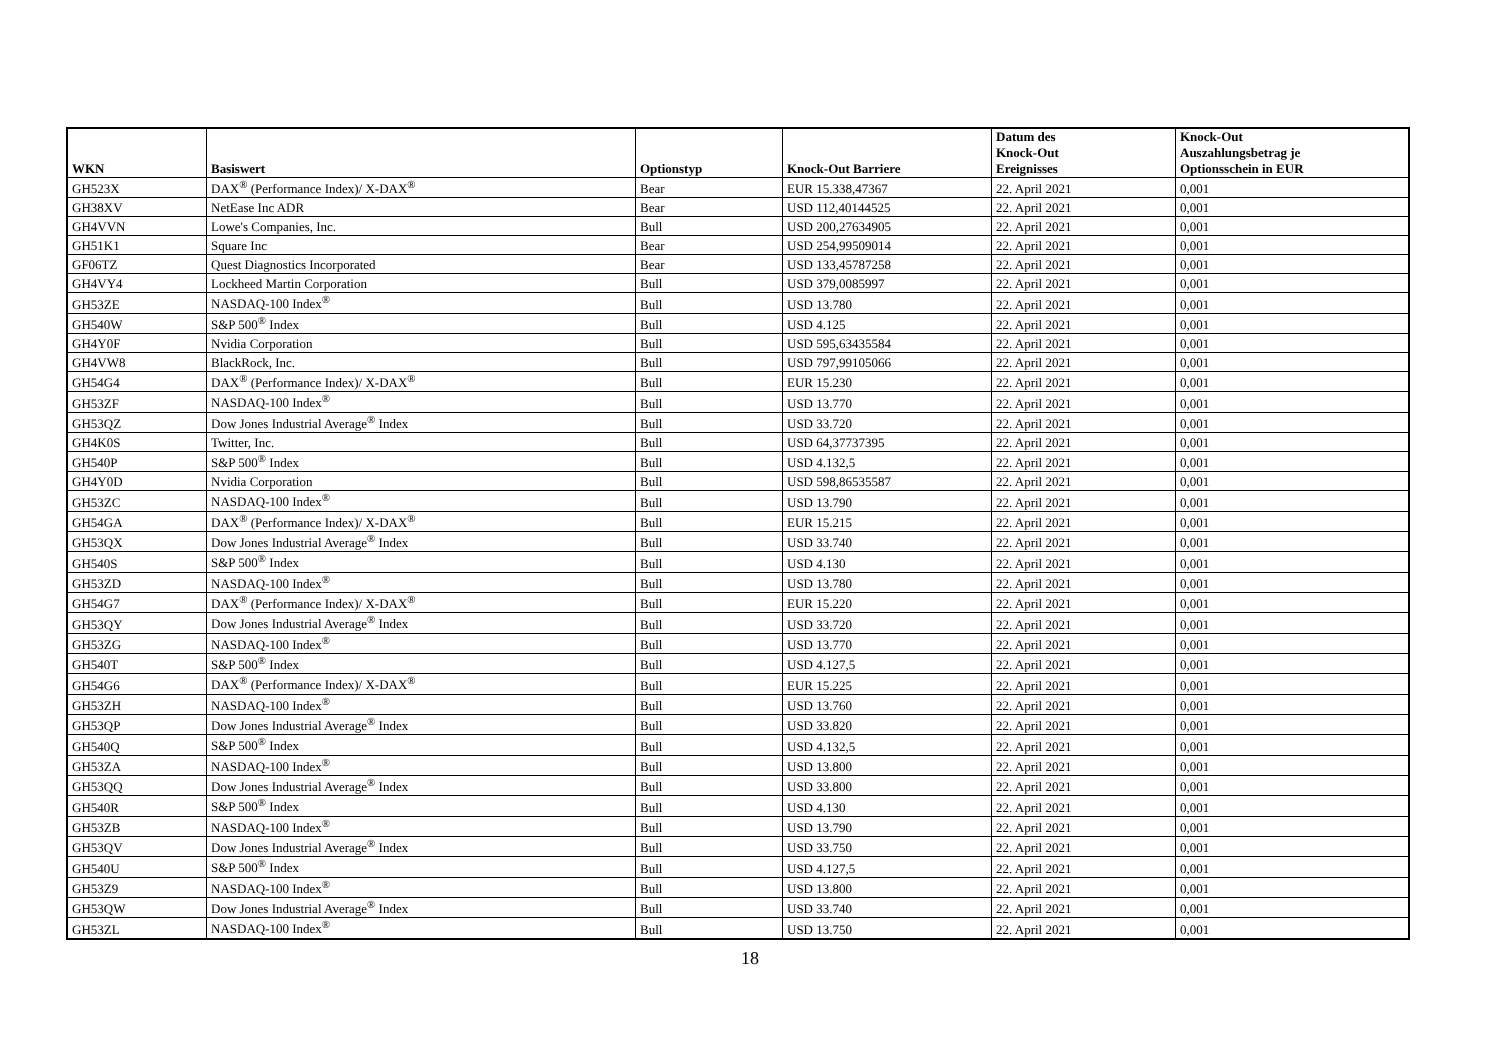| WKN | Basiswert | Optionstyp | Knock-Out Barriere | Datum des Knock-Out Ereignisses | Knock-Out Auszahlungsbetrag je Optionsschein in EUR |
| --- | --- | --- | --- | --- | --- |
| GH523X | DAX<sup>®</sup> (Performance Index)/ X-DAX<sup>®</sup> | Bear | EUR 15.338,47367 | 22. April 2021 | 0,001 |
| GH38XV | NetEase Inc ADR | Bear | USD 112,40144525 | 22. April 2021 | 0,001 |
| GH4VVN | Lowe's Companies, Inc. | Bull | USD 200,27634905 | 22. April 2021 | 0,001 |
| GH51K1 | Square Inc | Bear | USD 254,99509014 | 22. April 2021 | 0,001 |
| GF06TZ | Quest Diagnostics Incorporated | Bear | USD 133,45787258 | 22. April 2021 | 0,001 |
| GH4VY4 | Lockheed Martin Corporation | Bull | USD 379,0085997 | 22. April 2021 | 0,001 |
| GH53ZE | NASDAQ-100 Index<sup>®</sup> | Bull | USD 13.780 | 22. April 2021 | 0,001 |
| GH540W | S&P 500<sup>®</sup> Index | Bull | USD 4.125 | 22. April 2021 | 0,001 |
| GH4Y0F | Nvidia Corporation | Bull | USD 595,63435584 | 22. April 2021 | 0,001 |
| GH4VW8 | BlackRock, Inc. | Bull | USD 797,99105066 | 22. April 2021 | 0,001 |
| GH54G4 | DAX<sup>®</sup> (Performance Index)/ X-DAX<sup>®</sup> | Bull | EUR 15.230 | 22. April 2021 | 0,001 |
| GH53ZF | NASDAQ-100 Index<sup>®</sup> | Bull | USD 13.770 | 22. April 2021 | 0,001 |
| GH53QZ | Dow Jones Industrial Average<sup>®</sup> Index | Bull | USD 33.720 | 22. April 2021 | 0,001 |
| GH4K0S | Twitter, Inc. | Bull | USD 64,37737395 | 22. April 2021 | 0,001 |
| GH540P | S&P 500<sup>®</sup> Index | Bull | USD 4.132,5 | 22. April 2021 | 0,001 |
| GH4Y0D | Nvidia Corporation | Bull | USD 598,86535587 | 22. April 2021 | 0,001 |
| GH53ZC | NASDAQ-100 Index<sup>®</sup> | Bull | USD 13.790 | 22. April 2021 | 0,001 |
| GH54GA | DAX<sup>®</sup> (Performance Index)/ X-DAX<sup>®</sup> | Bull | EUR 15.215 | 22. April 2021 | 0,001 |
| GH53QX | Dow Jones Industrial Average<sup>®</sup> Index | Bull | USD 33.740 | 22. April 2021 | 0,001 |
| GH540S | S&P 500<sup>®</sup> Index | Bull | USD 4.130 | 22. April 2021 | 0,001 |
| GH53ZD | NASDAQ-100 Index<sup>®</sup> | Bull | USD 13.780 | 22. April 2021 | 0,001 |
| GH54G7 | DAX<sup>®</sup> (Performance Index)/ X-DAX<sup>®</sup> | Bull | EUR 15.220 | 22. April 2021 | 0,001 |
| GH53QY | Dow Jones Industrial Average<sup>®</sup> Index | Bull | USD 33.720 | 22. April 2021 | 0,001 |
| GH53ZG | NASDAQ-100 Index<sup>®</sup> | Bull | USD 13.770 | 22. April 2021 | 0,001 |
| GH540T | S&P 500<sup>®</sup> Index | Bull | USD 4.127,5 | 22. April 2021 | 0,001 |
| GH54G6 | DAX<sup>®</sup> (Performance Index)/ X-DAX<sup>®</sup> | Bull | EUR 15.225 | 22. April 2021 | 0,001 |
| GH53ZH | NASDAQ-100 Index<sup>®</sup> | Bull | USD 13.760 | 22. April 2021 | 0,001 |
| GH53QP | Dow Jones Industrial Average<sup>®</sup> Index | Bull | USD 33.820 | 22. April 2021 | 0,001 |
| GH540Q | S&P 500<sup>®</sup> Index | Bull | USD 4.132,5 | 22. April 2021 | 0,001 |
| GH53ZA | NASDAQ-100 Index<sup>®</sup> | Bull | USD 13.800 | 22. April 2021 | 0,001 |
| GH53QQ | Dow Jones Industrial Average<sup>®</sup> Index | Bull | USD 33.800 | 22. April 2021 | 0,001 |
| GH540R | S&P 500<sup>®</sup> Index | Bull | USD 4.130 | 22. April 2021 | 0,001 |
| GH53ZB | NASDAQ-100 Index<sup>®</sup> | Bull | USD 13.790 | 22. April 2021 | 0,001 |
| GH53QV | Dow Jones Industrial Average<sup>®</sup> Index | Bull | USD 33.750 | 22. April 2021 | 0,001 |
| GH540U | S&P 500<sup>®</sup> Index | Bull | USD 4.127,5 | 22. April 2021 | 0,001 |
| GH53Z9 | NASDAQ-100 Index<sup>®</sup> | Bull | USD 13.800 | 22. April 2021 | 0,001 |
| GH53QW | Dow Jones Industrial Average<sup>®</sup> Index | Bull | USD 33.740 | 22. April 2021 | 0,001 |
| GH53ZL | NASDAQ-100 Index<sup>®</sup> | Bull | USD 13.750 | 22. April 2021 | 0,001 |
18